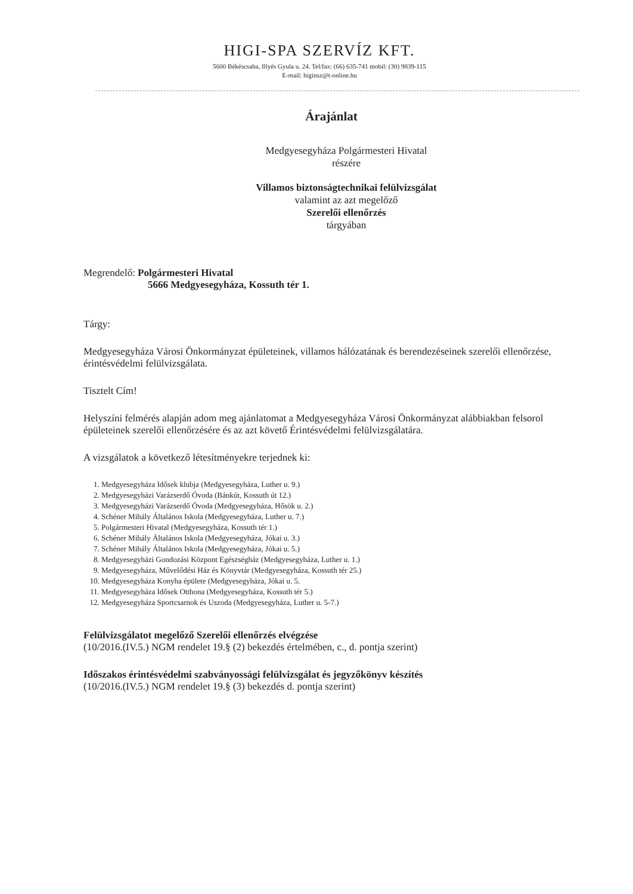HIGI-SPA SZERVÍZ KFT.
5600 Békéscsaba, Illyés Gyula u. 24. Tel/fax: (66) 635-741 mobil: (30) 9839-115
E-mail: higinsz@t-online.hu
Árajánlat
Medgyesegyháza Polgármesteri Hivatal
részére
Villamos biztonságtechnikai felülvizsgálat
valamint az azt megelőző
Szerelői ellenőrzés
tárgyában
Megrendelő: Polgármesteri Hivatal
5666 Medgyesegyháza, Kossuth tér 1.
Tárgy:
Medgyesegyháza Városi Önkormányzat épületeinek, villamos hálózatának és berendezéseinek szerelői ellenőrzése, érintésvédelmi felülvizsgálata.
Tisztelt Cím!
Helyszíni felmérés alapján adom meg ajánlatomat a Medgyesegyháza Városi Önkormányzat alábbiakban felsorol épületeinek szerelői ellenőrzésére és az azt követő Érintésvédelmi felülvizsgálatára.
A vizsgálatok a következő létesítményekre terjednek ki:
1. Medgyesegyháza Idősek klubja (Medgyesegyháza, Luther u. 9.)
2. Medgyesegyházi Varázserdő Óvoda (Bánkút, Kossuth út 12.)
3. Medgyesegyházi Varázserdő Óvoda (Medgyesegyháza, Hősök u. 2.)
4. Schéner Mihály Általános Iskola (Medgyesegyháza, Luther u. 7.)
5. Polgármesteri Hivatal (Medgyesegyháza, Kossuth tér 1.)
6. Schéner Mihály Általános Iskola (Medgyesegyháza, Jókai u. 3.)
7. Schéner Mihály Általános Iskola (Medgyesegyháza, Jókai u. 5.)
8. Medgyesegyházi Gondozási Központ Egészségház (Medgyesegyháza, Luther u. 1.)
9. Medgyesegyháza, Művelődési Ház és Könyvtár (Medgyesegyháza, Kossuth tér 25.)
10. Medgyesegyháza Konyha épülete (Medgyesegyháza, Jókai u. 5.
11. Medgyesegyháza Idősek Otthona (Medgyesegyháza, Kossuth tér 5.)
12. Medgyesegyháza Sportcsarnok és Uszoda (Medgyesegyháza, Luther u. 5-7.)
Felülvizsgálatot megelőző Szerelői ellenőrzés elvégzése
(10/2016.(IV.5.) NGM rendelet 19.§ (2) bekezdés értelmében, c., d. pontja szerint)
Időszakos érintésvédelmi szabványossági felülvizsgálat és jegyzőkönyv készítés
(10/2016.(IV.5.) NGM rendelet 19.§ (3) bekezdés d. pontja szerint)